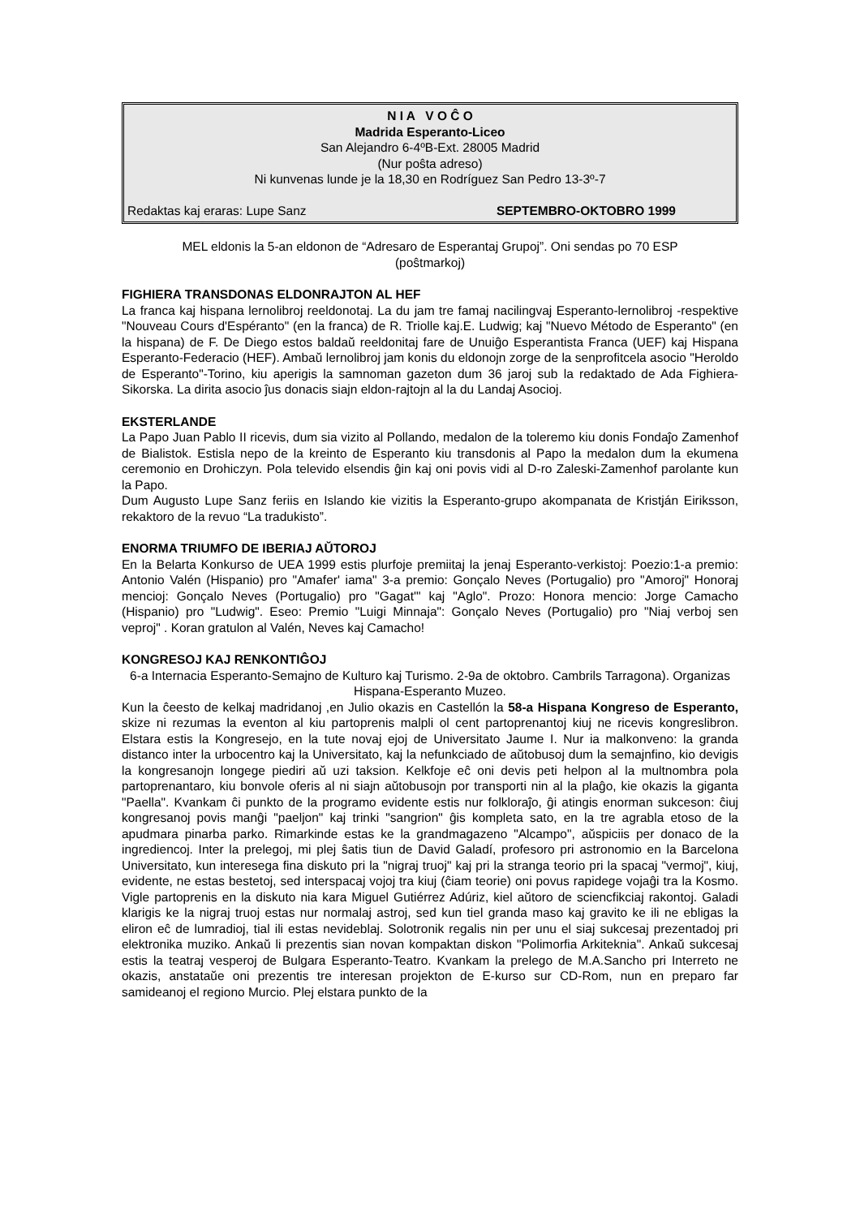N I A V O Ĉ O
Madrida Esperanto-Liceo
San Alejandro 6-4ºB-Ext. 28005 Madrid
(Nur poŝta adreso)
Ni kunvenas lunde je la 18,30 en Rodríguez San Pedro 13-3º-7
Redaktas kaj eraras: Lupe Sanz SEPTEMBRO-OKTOBRO 1999
MEL eldonis la 5-an eldonon de “Adresaro de Esperantaj Grupoj”. Oni sendas po 70 ESP
(poŝtmarkoj)
FIGHIERA TRANSDONAS ELDONRAJTON AL HEF
La franca kaj hispana lernolibroj reeldonotaj. La du jam tre famaj nacilingvaj Esperanto-lernolibroj -respektive "Nouveau Cours d'Espéranto" (en la franca) de R. Triolle kaj.E. Ludwig; kaj "Nuevo Método de Esperanto" (en la hispana) de F. De Diego estos baldaŭ reeldonitaj fare de Unuiĝo Esperantista Franca (UEF) kaj Hispana Esperanto-Federacio (HEF). Ambaŭ lernolibroj jam konis du eldonojn zorge de la senprofitcela asocio "Heroldo de Esperanto"-Torino, kiu aperigis la samnoman gazeton dum 36 jaroj sub la redaktado de Ada Fighiera-Sikorska. La dirita asocio ĵus donacis siajn eldon-rajtojn al la du Landaj Asocioj.
EKSTERLANDE
La Papo Juan Pablo II ricevis, dum sia vizito al Pollando, medalon de la toleremo kiu donis Fondaĵo Zamenhof de Bialistok. Estisla nepo de la kreinto de Esperanto kiu transdonis al Papo la medalon dum la ekumena ceremonio en Drohiczyn. Pola televido elsendis ĝin kaj oni povis vidi al D-ro Zaleski-Zamenhof parolante kun la Papo.
Dum Augusto Lupe Sanz feriis en Islando kie vizitis la Esperanto-grupo akompanata de Kristján Eiriksson, rekaktoro de la revuo “La tradukisto”.
ENORMA TRIUMFO DE IBERIAJ AŬTOROJ
En la Belarta Konkurso de UEA 1999 estis plurfoje premiitaj la jenaj Esperanto-verkistoj: Poezio:1-a premio: Antonio Valén (Hispanio) pro "Amafer' iama" 3-a premio: Gonçalo Neves (Portugalio) pro "Amoroj" Honoraj mencioj: Gonçalo Neves (Portugalio) pro "Gagat'" kaj "Aglo". Prozo: Honora mencio: Jorge Camacho (Hispanio) pro "Ludwig". Eseo: Premio "Luigi Minnaja": Gonçalo Neves (Portugalio) pro "Niaj verboj sen veproj" . Koran gratulon al Valén, Neves kaj Camacho!
KONGRESOJ KAJ RENKONTIĜOJ
6-a Internacia Esperanto-Semajno de Kulturo kaj Turismo. 2-9a de oktobro. Cambrils Tarragona). Organizas Hispana-Esperanto Muzeo.
Kun la ĉeesto de kelkaj madridanoj ,en Julio okazis en Castellón la 58-a Hispana Kongreso de Esperanto, skize ni rezumas la eventon al kiu partoprenis malpli ol cent partoprenantoj kiuj ne ricevis kongreslibron. Elstara estis la Kongresejo, en la tute novaj ejoj de Universitato Jaume I. Nur ia malkonveno: la granda distanco inter la urbocentro kaj la Universitato, kaj la nefunkciado de aŭtobusoj dum la semajnfino, kio devigis la kongresanojn longege piediri aŭ uzi taksion. Kelkfoje eĉ oni devis peti helpon al la multnombra pola partoprenantaro, kiu bonvole oferis al ni siajn aŭtobusojn por transporti nin al la plaĝo, kie okazis la giganta "Paella". Kvankam ĉi punkto de la programo evidente estis nur folkloraĵo, ĝi atingis enorman sukceson: ĉiuj kongresanoj povis manĝi "paeljon" kaj trinki "sangrion" ĝis kompleta sato, en la tre agrabla etoso de la apudmara pinarba parko. Rimarkinde estas ke la grandmagazeno "Alcampo", aŭspiciis per donaco de la ingrediencoj. Inter la prelegoj, mi plej ŝatis tiun de David Galadí, profesoro pri astronomio en la Barcelona Universitato, kun interesega fina diskuto pri la "nigraj truoj" kaj pri la stranga teorio pri la spacaj "vermoj", kiuj, evidente, ne estas bestetoj, sed interspacaj vojoj tra kiuj (ĉiam teorie) oni povus rapidege vojaĝi tra la Kosmo. Vigle partoprenis en la diskuto nia kara Miguel Gutiérrez Adúriz, kiel aŭtoro de sciencfikciaj rakontoj. Galadi klarigis ke la nigraj truoj estas nur normalaj astroj, sed kun tiel granda maso kaj gravito ke ili ne ebligas la eliron eĉ de lumradioj, tial ili estas nevideblaj. Solotronik regalis nin per unu el siaj sukcesaj prezentadoj pri elektronika muziko. Ankaŭ li prezentis sian novan kompaktan diskon "Polimorfia Arkiteknia". Ankaŭ sukcesaj estis la teatraj vesperoj de Bulgara Esperanto-Teatro. Kvankam la prelego de M.A.Sancho pri Interreto ne okazis, anstataŭe oni prezentis tre interesan projekton de E-kurso sur CD-Rom, nun en preparo far samideanoj el regiono Murcio. Plej elstara punkto de la